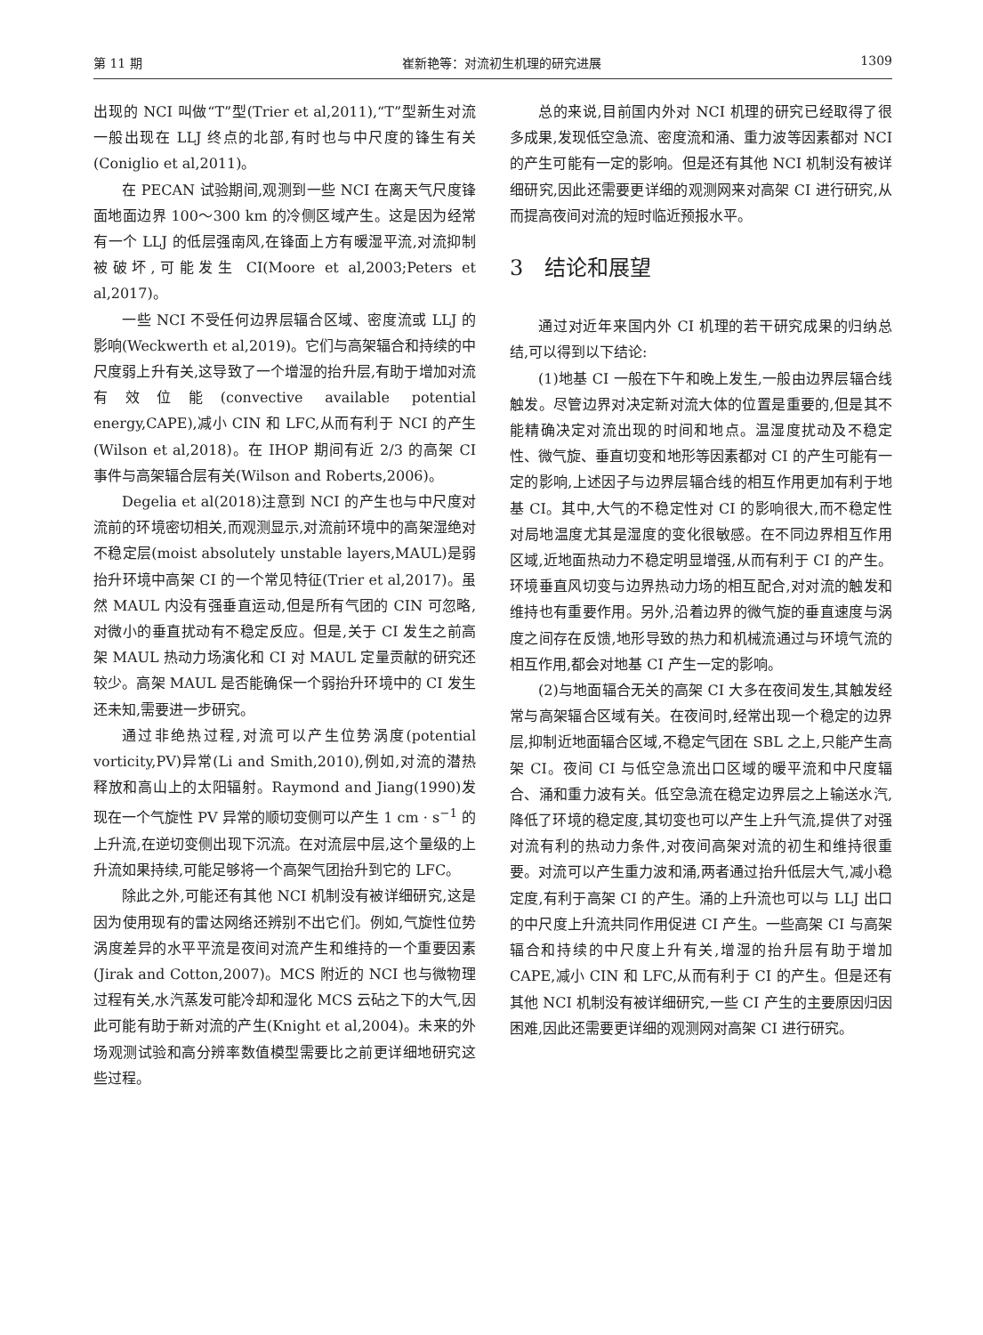第 11 期 崔新艳等：对流初生机理的研究进展 1309
出现的 NCI 叫做“T”型(Trier et al,2011),“T”型新生对流一般出现在 LLJ 终点的北部,有时也与中尺度的锋生有关(Coniglio et al,2011)。
在 PECAN 试验期间,观测到一些 NCI 在离天气尺度锋面地面边界 100～300 km 的冷侧区域产生。这是因为经常有一个 LLJ 的低层强南风,在锋面上方有暖湿平流,对流抑制被破坏,可能发生 CI(Moore et al,2003;Peters et al,2017)。
一些 NCI 不受任何边界层辐合区域、密度流或 LLJ 的影响(Weckwerth et al,2019)。它们与高架辐合和持续的中尺度弱上升有关,这导致了一个增湿的抬升层,有助于增加对流有效位能(convective available potential energy,CAPE),减小 CIN 和 LFC,从而有利于 NCI 的产生(Wilson et al,2018)。在 IHOP 期间有近 2/3 的高架 CI 事件与高架辐合层有关(Wilson and Roberts,2006)。
Degelia et al(2018)注意到 NCI 的产生也与中尺度对流前的环境密切相关,而观测显示,对流前环境中的高架湿绝对不稳定层(moist absolutely unstable layers,MAUL)是弱抬升环境中高架 CI 的一个常见特征(Trier et al,2017)。虽然 MAUL 内没有强垂直运动,但是所有气团的 CIN 可忽略,对微小的垂直扰动有不稳定反应。但是,关于 CI 发生之前高架 MAUL 热动力场演化和 CI 对 MAUL 定量贡献的研究还较少。高架 MAUL 是否能确保一个弱抬升环境中的 CI 发生还未知,需要进一步研究。
通过非绝热过程,对流可以产生位势涡度(potential vorticity,PV)异常(Li and Smith,2010),例如,对流的潜热释放和高山上的太阳辐射。Raymond and Jiang(1990)发现在一个气旋性 PV 异常的顺切变侧可以产生 1 cm · s<sup>−1</sup> 的上升流,在逆切变侧出现下沉流。在对流层中层,这个量级的上升流如果持续,可能足够将一个高架气团抬升到它的 LFC。
除此之外,可能还有其他 NCI 机制没有被详细研究,这是因为使用现有的雷达网络还辨别不出它们。例如,气旋性位势涡度差异的水平平流是夜间对流产生和维持的一个重要因素(Jirak and Cotton,2007)。MCS 附近的 NCI 也与微物理过程有关,水汽蒸发可能冷却和湿化 MCS 云砧之下的大气,因此可能有助于新对流的产生(Knight et al,2004)。未来的外场观测试验和高分辨率数值模型需要比之前更详细地研究这些过程。
总的来说,目前国内外对 NCI 机理的研究已经取得了很多成果,发现低空急流、密度流和涌、重力波等因素都对 NCI 的产生可能有一定的影响。但是还有其他 NCI 机制没有被详细研究,因此还需要更详细的观测网来对高架 CI 进行研究,从而提高夜间对流的短时临近预报水平。
3　结论和展望
通过对近年来国内外 CI 机理的若干研究成果的归纳总结,可以得到以下结论:
(1)地基 CI 一般在下午和晚上发生,一般由边界层辐合线触发。尽管边界对决定新对流大体的位置是重要的,但是其不能精确决定对流出现的时间和地点。温湿度扰动及不稳定性、微气旋、垂直切变和地形等因素都对 CI 的产生可能有一定的影响,上述因子与边界层辐合线的相互作用更加有利于地基 CI。其中,大气的不稳定性对 CI 的影响很大,而不稳定性对局地温度尤其是湿度的变化很敏感。在不同边界相互作用区域,近地面热动力不稳定明显增强,从而有利于 CI 的产生。环境垂直风切变与边界热动力场的相互配合,对对流的触发和维持也有重要作用。另外,沿着边界的微气旋的垂直速度与涡度之间存在反馈,地形导致的热力和机械流通过与环境气流的相互作用,都会对地基 CI 产生一定的影响。
(2)与地面辐合无关的高架 CI 大多在夜间发生,其触发经常与高架辐合区域有关。在夜间时,经常出现一个稳定的边界层,抑制近地面辐合区域,不稳定气团在 SBL 之上,只能产生高架 CI。夜间 CI 与低空急流出口区域的暖平流和中尺度辐合、涌和重力波有关。低空急流在稳定边界层之上输送水汽,降低了环境的稳定度,其切变也可以产生上升气流,提供了对强对流有利的热动力条件,对夜间高架对流的初生和维持很重要。对流可以产生重力波和涌,两者通过抬升低层大气,减小稳定度,有利于高架 CI 的产生。涌的上升流也可以与 LLJ 出口的中尺度上升流共同作用促进 CI 产生。一些高架 CI 与高架辐合和持续的中尺度上升有关,增湿的抬升层有助于增加 CAPE,减小 CIN 和 LFC,从而有利于 CI 的产生。但是还有其他 NCI 机制没有被详细研究,一些 CI 产生的主要原因归因困难,因此还需要更详细的观测网对高架 CI 进行研究。